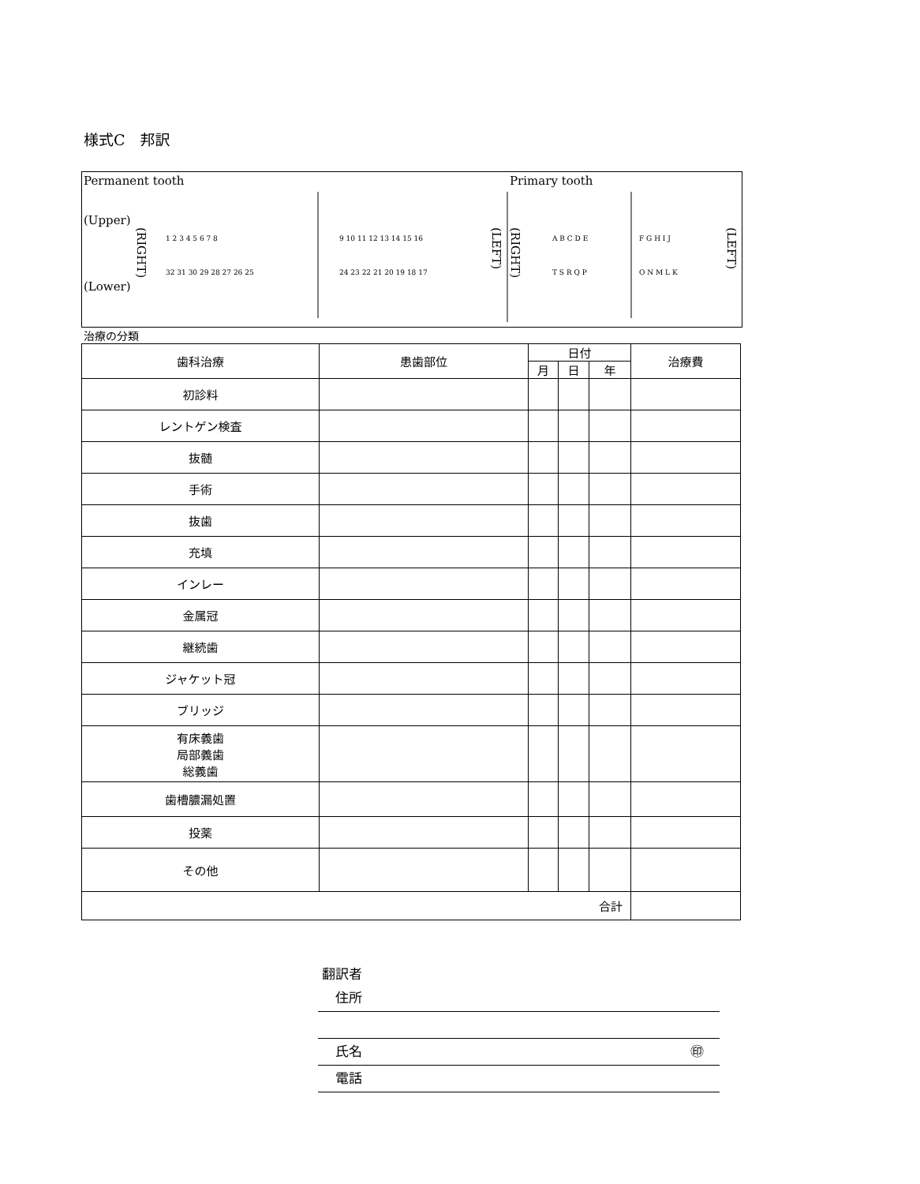様式C　邦訳
Permanent tooth Primary tooth
(Upper)
(Lower)
(RIGHT)
(LEFT)
(RIGHT)
(LEFT)
1 2 3 4 5 6 7 8
9 10 11 12 13 14 15 16
32 31 30 29 28 27 26 25
24 23 22 21 20 19 18 17
A B C D E
F G H I J
T S R Q P
O N M L K
治療の分類
| 歯科治療 | 患歯部位 | 日付 | | | 治療費 |
| --- | --- | --- | --- | --- | --- |
| | | 月 | 日 | 年 | |
| 初診料 | | | | | |
| レントゲン検査 | | | | | |
| 抜髄 | | | | | |
| 手術 | | | | | |
| 抜歯 | | | | | |
| 充填 | | | | | |
| インレー | | | | | |
| 金属冠 | | | | | |
| 継続歯 | | | | | |
| ジャケット冠 | | | | | |
| ブリッジ | | | | | |
| 有床義歯 局部義歯 総義歯 | | | | | |
| 歯槽膿漏処置 | | | | | |
| 投薬 | | | | | |
| その他 | | | | | |
| 合計 | | | | | |
翻訳者
住所
氏名 ㊞
電話